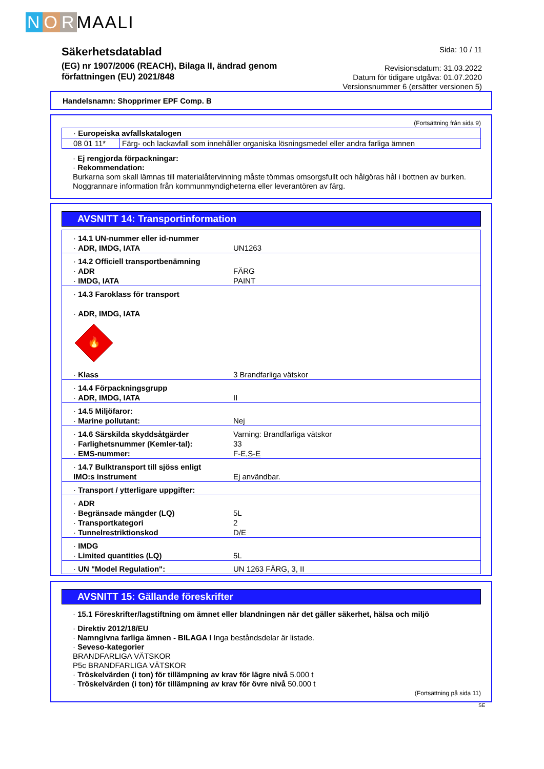N O R MAALI
Säkerhetsdatablad
(EG) nr 1907/2006 (REACH), Bilaga II, ändrad genom
författningen (EU) 2021/848
Sida: 10 / 11
Revisionsdatum: 31.03.2022
Datum för tidigare utgåva: 01.07.2020
Versionsnummer 6 (ersätter versionen 5)
Handelsnamn: Shopprimer EPF Comp. B
(Fortsättning från sida 9)
| · Europeiska avfallskatalogen | |
| 08 01 11* | Färg- och lackavfall som innehåller organiska lösningsmedel eller andra farliga ämnen |
· Ej rengjorda förpackningar:
· Rekommendation:
Burkarna som skall lämnas till materialåtervinning måste tömmas omsorgsfullt och hålgöras hål i bottnen av burken. Noggrannare information från kommunmyndigheterna eller leverantören av färg.
AVSNITT 14: Transportinformation
| · 14.1 UN-nummer eller id-nummer · ADR, IMDG, IATA | UN1263 |
| · 14.2 Officiell transportbenämning · ADR · IMDG, IATA | FÄRG PAINT |
| · 14.3 Faroklass för transport · ADR, IMDG, IATA 🔥 · Klass | 3 Brandfarliga vätskor |
| · 14.4 Förpackningsgrupp · ADR, IMDG, IATA | II |
| · 14.5 Miljöfaror: · Marine pollutant: | Nej |
| · 14.6 Särskilda skyddsåtgärder · Farlighetsnummer (Kemler-tal): · EMS-nummer: | Varning: Brandfarliga vätskor 33 F-E, S-E |
| · 14.7 Bulktransport till sjöss enligt IMO:s instrument | Ej användbar. |
| · Transport / ytterligare uppgifter: | |
| · ADR · Begränsade mängder (LQ) · Transportkategori · Tunnelrestriktionskod | 5L 2 D/E |
| · IMDG · Limited quantities (LQ) | 5L |
| · UN "Model Regulation": | UN 1263 FÄRG, 3, II |
AVSNITT 15: Gällande föreskrifter
· 15.1 Föreskrifter/lagstiftning om ämnet eller blandningen när det gäller säkerhet, hälsa och miljö
· Direktiv 2012/18/EU
· Namngivna farliga ämnen - BILAGA I Inga beståndsdelar är listade.
· Seveso-kategorier
BRANDFARLIGA VÄTSKOR
P5c BRANDFARLIGA VÄTSKOR
· Tröskelvärden (i ton) för tillämpning av krav för lägre nivå 5.000 t
· Tröskelvärden (i ton) för tillämpning av krav för övre nivå 50.000 t
(Fortsättning på sida 11)
SE